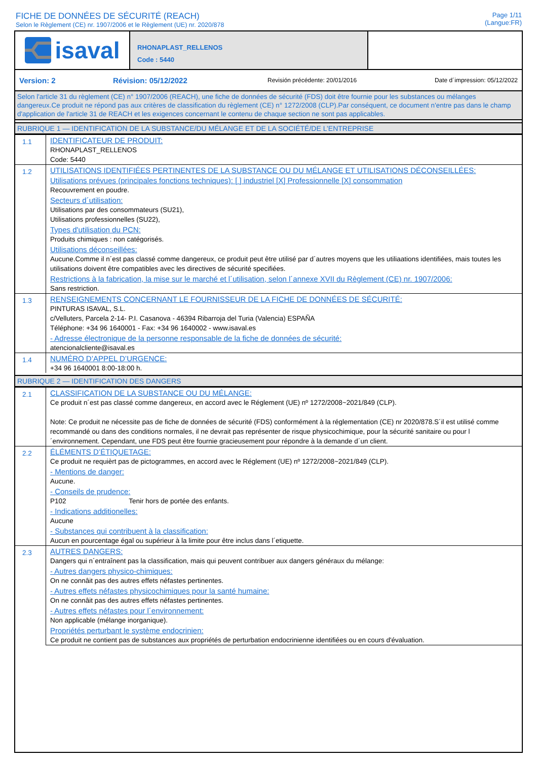FICHE DE DONNÉES DE SÉCURITÉ (REACH)
Selon le Règlement (CE) nr. 1907/2006 et le Règlement (UE) nr. 2020/878
Page 1/11
(Langue:FR)
isaval
RHONAPLAST_RELLENOS
Code : 5440
Version: 2 Révision: 05/12/2022 Revisión précédente: 20/01/2016 Date d´impression: 05/12/2022
Selon l'article 31 du règlement (CE) n° 1907/2006 (REACH), une fiche de données de sécurité (FDS) doit être fournie pour les substances ou mélanges dangereux.Ce produit ne répond pas aux critères de classification du règlement (CE) n° 1272/2008 (CLP).Par conséquent, ce document n'entre pas dans le champ d'application de l'article 31 de REACH et les exigences concernant le contenu de chaque section ne sont pas applicables.
RUBRIQUE 1 — IDENTIFICATION DE LA SUBSTANCE/DU MÉLANGE ET DE LA SOCIÉTÉ/DE L’ENTREPRISE
| 1.1 | IDENTIFICATEUR DE PRODUIT: RHONAPLAST_RELLENOS Code: 5440 |
| 1.2 | UTILISATIONS IDENTIFIÉES PERTINENTES DE LA SUBSTANCE OU DU MÉLANGE ET UTILISATIONS DÉCONSEILLÉES: Utilisations prévues (principales fonctions techniques): [ ] industriel [X] Professionnelle [X] consommation Recouvrement en poudre. Secteurs d´utilisation: Utilisations par des consommateurs (SU21), Utilisations professionnelles (SU22), Types d'utilisation du PCN: Produits chimiques : non catégorisés. Utilisations déconseillées: Aucune.Comme il n´est pas classé comme dangereux, ce produit peut être utilisé par d´autres moyens que les utiliaations identifiées, mais toutes les utilisations doivent être compatibles avec les directives de sécurité specifiées. Restrictions à la fabrication, la mise sur le marché et l´utilisation, selon l´annexe XVII du Règlement (CE) nr. 1907/2006: Sans restriction. |
| 1.3 | RENSEIGNEMENTS CONCERNANT LE FOURNISSEUR DE LA FICHE DE DONNÉES DE SÉCURITÉ: PINTURAS ISAVAL, S.L. c/Velluters, Parcela 2-14- P.I. Casanova - 46394 Ribarroja del Turia (Valencia) ESPAÑA Téléphone: +34 96 1640001 - Fax: +34 96 1640002 - www.isaval.es - Adresse électronique de la personne responsable de la fiche de données de sécurité: atencionalcliente@isaval.es |
| 1.4 | NUMÉRO D’APPEL D’URGENCE: +34 96 1640001 8:00-18:00 h. |
RUBRIQUE 2 — IDENTIFICATION DES DANGERS
| 2.1 | CLASSIFICATION DE LA SUBSTANCE OU DU MÉLANGE: Ce produit n´est pas classé comme dangereux, en accord avec le Réglement (UE) nº 1272/2008~2021/849 (CLP). Note: Ce produit ne nécessite pas de fiche de données de sécurité (FDS) conformément à la réglementation (CE) nr 2020/878.S´il est utilisé comme recommandé ou dans des conditions normales, il ne devrait pas représenter de risque physicochimique, pour la sécurité sanitaire ou pour l´environnement. Cependant, une FDS peut être fournie gracieusement pour répondre à la demande d´un client. |
| 2.2 | ÉLÉMENTS D’ÉTIQUETAGE: Ce produit ne requièrt pas de pictogrammes, en accord avec le Réglement (UE) nº 1272/2008~2021/849 (CLP). - Mentions de danger: Aucune. - Conseils de prudence: P102 Tenir hors de portée des enfants. - Indications additionelles: Aucune - Substances qui contribuent à la classification: Aucun en pourcentage égal ou supérieur à la limite pour être inclus dans l´etiquette. |
| 2.3 | AUTRES DANGERS: Dangers qui n´entraînent pas la classification, mais qui peuvent contribuer aux dangers généraux du mélange: - Autres dangers physico-chimiques: On ne connâit pas des autres effets néfastes pertinentes. - Autres effets néfastes physicochimiques pour la santé humaine: On ne connâit pas des autres effets néfastes pertinentes. - Autres effets néfastes pour l´environnement: Non applicable (mélange inorganique). Propriétés perturbant le système endocrinien: Ce produit ne contient pas de substances aux propriétés de perturbation endocrinienne identifiées ou en cours d'évaluation. |